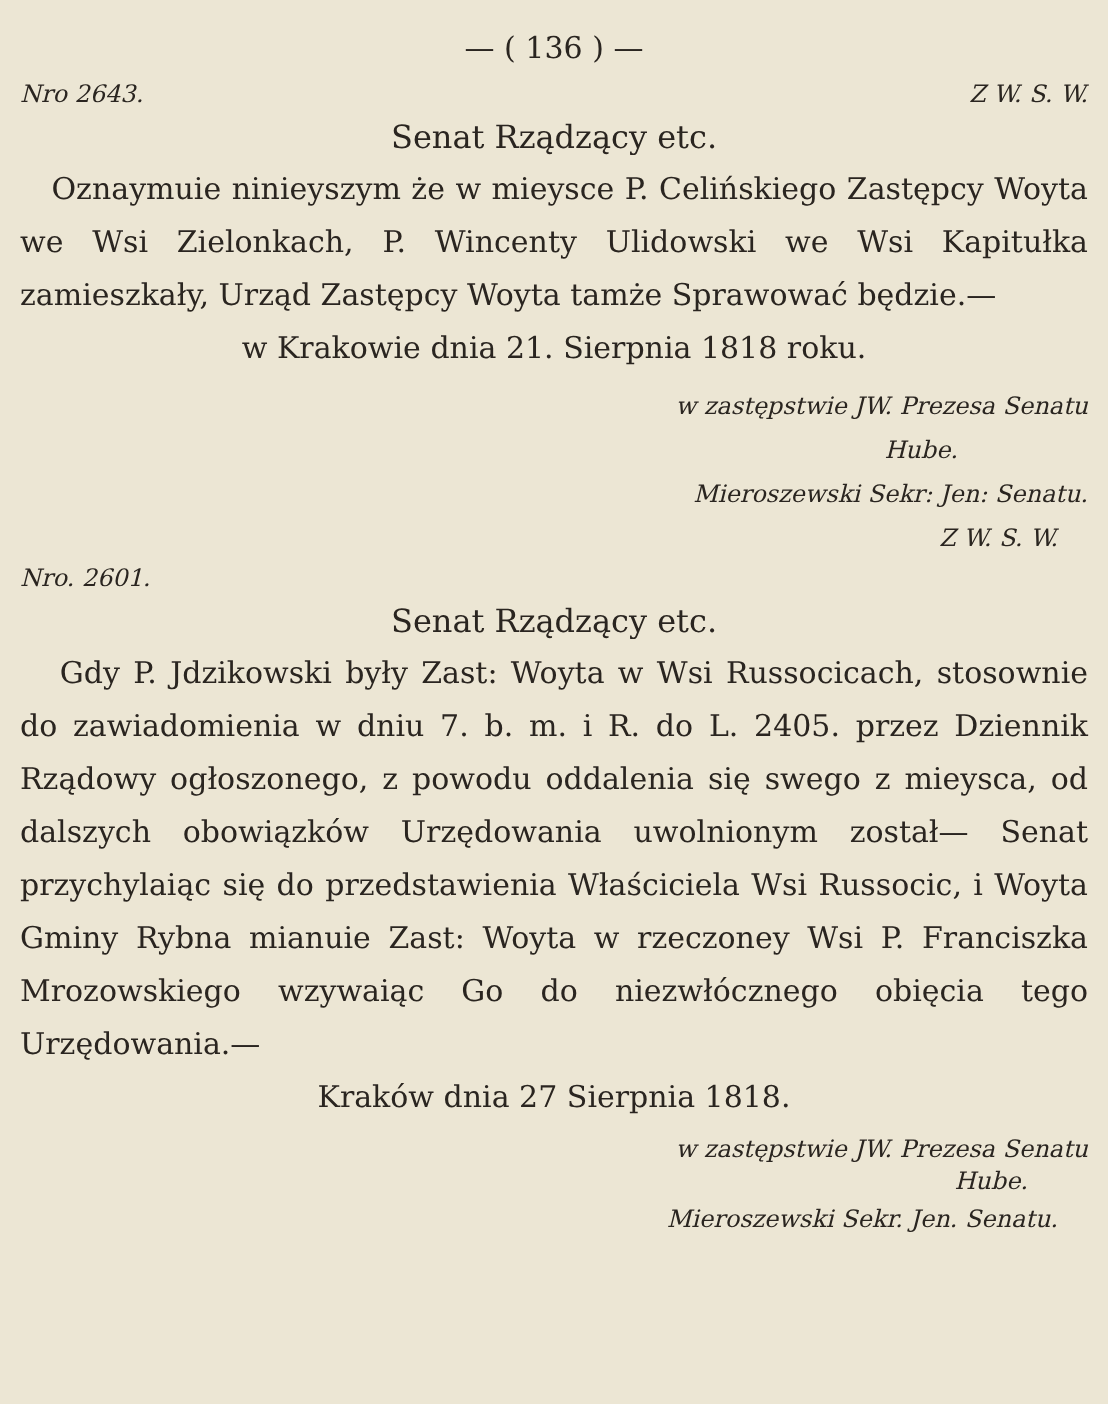— ( 136 ) —
Nro 2643. Z W. S. W.
Senat Rządzący etc.
Oznaymuie ninieyszym że w mieysce P. Celińskiego Zastępcy Woyta we Wsi Zielonkach, P. Wincenty Ulidowski we Wsi Kapitułka zamieszkały, Urząd Zastępcy Woyta tamże Sprawować będzie.—
w Krakowie dnia 21. Sierpnia 1818 roku.
w zastępstwie JW. Prezesa Senatu
Hube.
Mieroszewski Sekr: Jen: Senatu.
Z W. S. W.
Nro. 2601.
Senat Rządzący etc.
Gdy P. Jdzikowski były Zast: Woyta w Wsi Russocicach, stosownie do zawiadomienia w dniu 7. b. m. i R. do L. 2405. przez Dziennik Rządowy ogłoszonego, z powodu oddalenia się swego z mieysca, od dalszych obowiązków Urzędowania uwolnionym został— Senat przychylaiąc się do przedstawienia Właściciela Wsi Russocic, i Woyta Gminy Rybna mianuie Zast: Woyta w rzeczoney Wsi P. Franciszka Mrozowskiego wzywaiąc Go do niezwłócznego obięcia tego Urzędowania.—
Kraków dnia 27 Sierpnia 1818.
w zastępstwie JW. Prezesa Senatu
Hube.
Mieroszewski Sekr. Jen. Senatu.